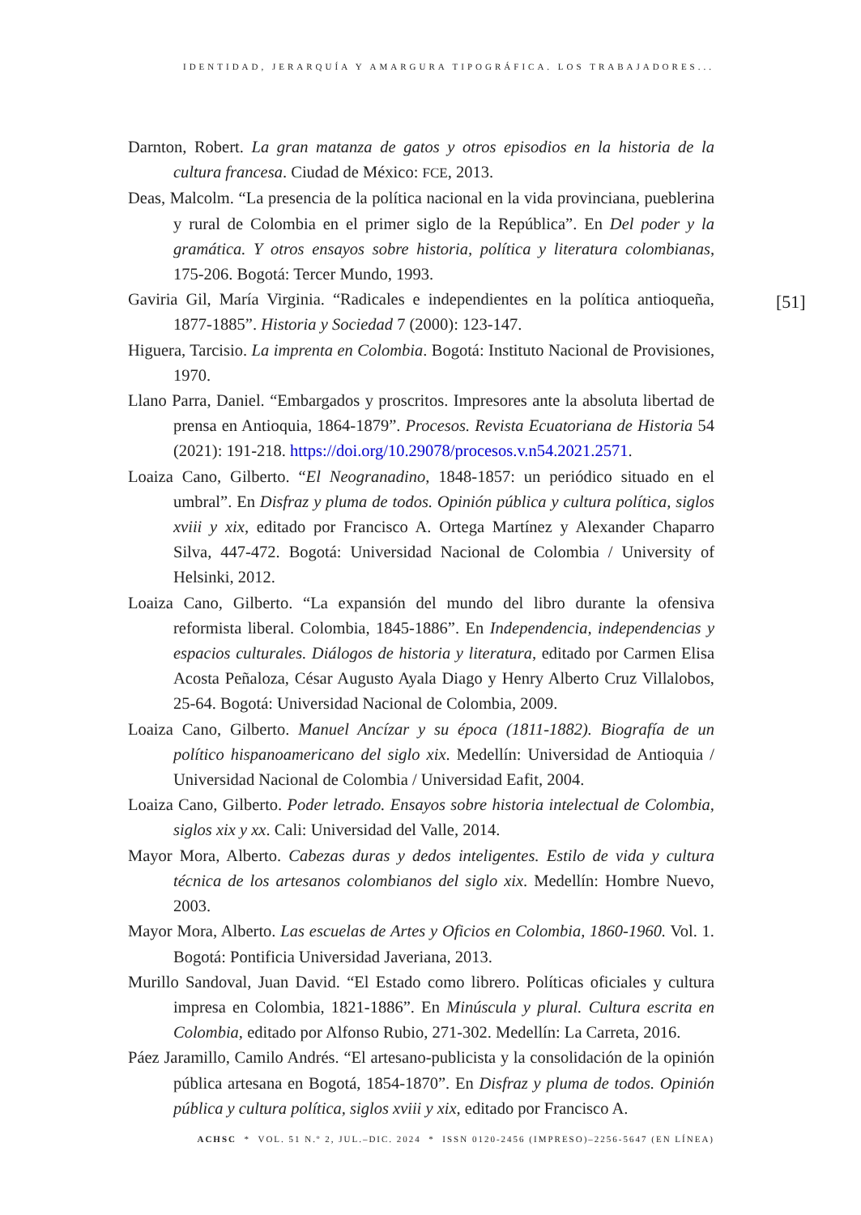IDENTIDAD, JERARQUÍA Y AMARGURA TIPOGRÁFICA. LOS TRABAJADORES...
[51]
Darnton, Robert. La gran matanza de gatos y otros episodios en la historia de la cultura francesa. Ciudad de México: FCE, 2013.
Deas, Malcolm. “La presencia de la política nacional en la vida provinciana, pueblerina y rural de Colombia en el primer siglo de la República”. En Del poder y la gramática. Y otros ensayos sobre historia, política y literatura colombianas, 175-206. Bogotá: Tercer Mundo, 1993.
Gaviria Gil, María Virginia. “Radicales e independientes en la política antioqueña, 1877-1885”. Historia y Sociedad 7 (2000): 123-147.
Higuera, Tarcisio. La imprenta en Colombia. Bogotá: Instituto Nacional de Provisiones, 1970.
Llano Parra, Daniel. “Embargados y proscritos. Impresores ante la absoluta libertad de prensa en Antioquia, 1864-1879”. Procesos. Revista Ecuatoriana de Historia 54 (2021): 191-218. https://doi.org/10.29078/procesos.v.n54.2021.2571.
Loaiza Cano, Gilberto. “El Neogranadino, 1848-1857: un periódico situado en el umbral”. En Disfraz y pluma de todos. Opinión pública y cultura política, siglos xviii y xix, editado por Francisco A. Ortega Martínez y Alexander Chaparro Silva, 447-472. Bogotá: Universidad Nacional de Colombia / University of Helsinki, 2012.
Loaiza Cano, Gilberto. “La expansión del mundo del libro durante la ofensiva reformista liberal. Colombia, 1845-1886”. En Independencia, independencias y espacios culturales. Diálogos de historia y literatura, editado por Carmen Elisa Acosta Peñaloza, César Augusto Ayala Diago y Henry Alberto Cruz Villalobos, 25-64. Bogotá: Universidad Nacional de Colombia, 2009.
Loaiza Cano, Gilberto. Manuel Ancízar y su época (1811-1882). Biografía de un político hispanoamericano del siglo xix. Medellín: Universidad de Antioquia / Universidad Nacional de Colombia / Universidad Eafit, 2004.
Loaiza Cano, Gilberto. Poder letrado. Ensayos sobre historia intelectual de Colombia, siglos xix y xx. Cali: Universidad del Valle, 2014.
Mayor Mora, Alberto. Cabezas duras y dedos inteligentes. Estilo de vida y cultura técnica de los artesanos colombianos del siglo xix. Medellín: Hombre Nuevo, 2003.
Mayor Mora, Alberto. Las escuelas de Artes y Oficios en Colombia, 1860-1960. Vol. 1. Bogotá: Pontificia Universidad Javeriana, 2013.
Murillo Sandoval, Juan David. “El Estado como librero. Políticas oficiales y cultura impresa en Colombia, 1821-1886”. En Minúscula y plural. Cultura escrita en Colombia, editado por Alfonso Rubio, 271-302. Medellín: La Carreta, 2016.
Páez Jaramillo, Camilo Andrés. “El artesano-publicista y la consolidación de la opinión pública artesana en Bogotá, 1854-1870”. En Disfraz y pluma de todos. Opinión pública y cultura política, siglos xviii y xix, editado por Francisco A.
ACHSC * VOL. 51 N.º 2, JUL.–DIC. 2024 * ISSN 0120-2456 (IMPRESO)–2256-5647 (EN LÍNEA)